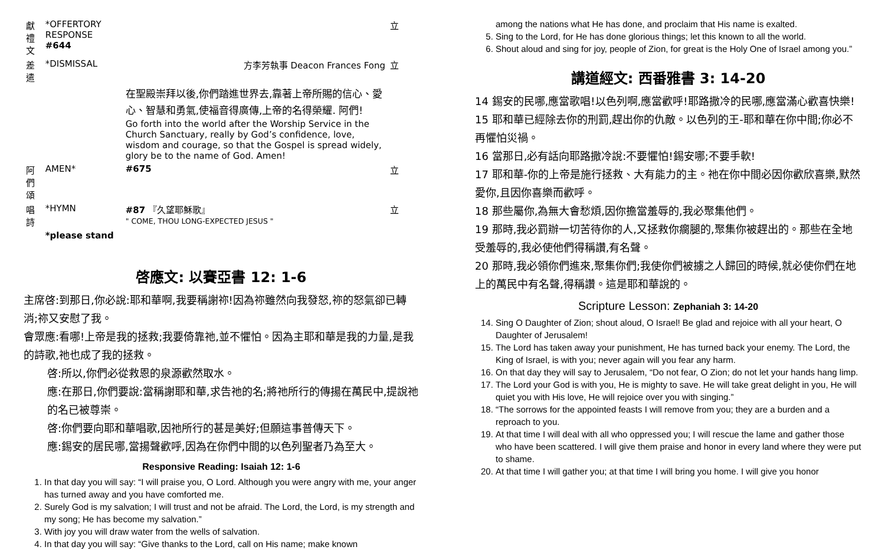| 獻 禮 文 | *OFFERTORY RESPONSE #644 | | 立 |
| 差 遣 | *DISMISSAL | 方李芳執事 Deacon Frances Fong | 立 |
| | | 在聖殿崇拜以後,你們踏進世界去,靠著上帝所賜的信心、愛心、智慧和勇氣,使福音得廣傳,上帝的名得榮耀. 阿們! Go forth into the world after the Worship Service in the Church Sanctuary, really by God’s confidence, love, wisdom and courage, so that the Gospel is spread widely, glory be to the name of God. Amen! | |
| 阿 們 頌 | AMEN* | #675 | 立 |
| 唱 詩 | *HYMN | #87 『久望耶穌歌』 " COME, THOU LONG-EXPECTED JESUS " | 立 |
| | *please stand | | |
啓應文: 以賽亞書 12: 1-6
主席啓:到那日,你必說:耶和華啊,我要稱謝祢!因為祢雖然向我發怒,祢的怒氣卻已轉消;祢又安慰了我。
會眾應:看哪!上帝是我的拯救;我要倚靠祂,並不懼怕。因為主耶和華是我的力量,是我的詩歌,祂也成了我的拯救。
啓:所以,你們必從救恩的泉源歡然取水。
應:在那日,你們要說:當稱謝耶和華,求告祂的名;將祂所行的傳揚在萬民中,提說祂的名已被尊崇。
啓:你們要向耶和華唱歌,因祂所行的甚是美好;但願這事普傳天下。
應:錫安的居民哪,當揚聲歡呼,因為在你們中間的以色列聖者乃為至大。
Responsive Reading: Isaiah 12: 1-6
1. In that day you will say: “I will praise you, O Lord. Although you were angry with me, your anger has turned away and you have comforted me.
2. Surely God is my salvation; I will trust and not be afraid. The Lord, the Lord, is my strength and my song; He has become my salvation.”
3. With joy you will draw water from the wells of salvation.
4. In that day you will say: “Give thanks to the Lord, call on His name; make known
among the nations what He has done, and proclaim that His name is exalted.
5. Sing to the Lord, for He has done glorious things; let this known to all the world.
6. Shout aloud and sing for joy, people of Zion, for great is the Holy One of Israel among you.”
講道經文: 西番雅書 3: 14-20
14 錫安的民哪,應當歌唱!以色列啊,應當歡呼!耶路撒冷的民哪,應當滿心歡喜快樂!
15 耶和華已經除去你的刑罰,趕出你的仇敵。以色列的王-耶和華在你中間;你必不再懼怕災禍。
16 當那日,必有話向耶路撒冷說:不要懼怕!錫安哪;不要手軟!
17 耶和華-你的上帝是施行拯救、大有能力的主。祂在你中間必因你歡欣喜樂,默然愛你,且因你喜樂而歡呼。
18 那些屬你,為無大會愁煩,因你擔當羞辱的,我必聚集他們。
19 那時,我必罰辦一切苦待你的人,又拯救你瘸腿的,聚集你被趕出的。那些在全地受羞辱的,我必使他們得稱讚,有名聲。
20 那時,我必領你們進來,聚集你們;我使你們被擄之人歸回的時候,就必使你們在地上的萬民中有名聲,得稱讚。這是耶和華說的。
Scripture Lesson: Zephaniah 3: 14-20
14. Sing O Daughter of Zion; shout aloud, O Israel! Be glad and rejoice with all your heart, O Daughter of Jerusalem!
15. The Lord has taken away your punishment, He has turned back your enemy. The Lord, the King of Israel, is with you; never again will you fear any harm.
16. On that day they will say to Jerusalem, “Do not fear, O Zion; do not let your hands hang limp.
17. The Lord your God is with you, He is mighty to save. He will take great delight in you, He will quiet you with His love, He will rejoice over you with singing.”
18. “The sorrows for the appointed feasts I will remove from you; they are a burden and a reproach to you.
19. At that time I will deal with all who oppressed you; I will rescue the lame and gather those who have been scattered. I will give them praise and honor in every land where they were put to shame.
20. At that time I will gather you; at that time I will bring you home. I will give you honor